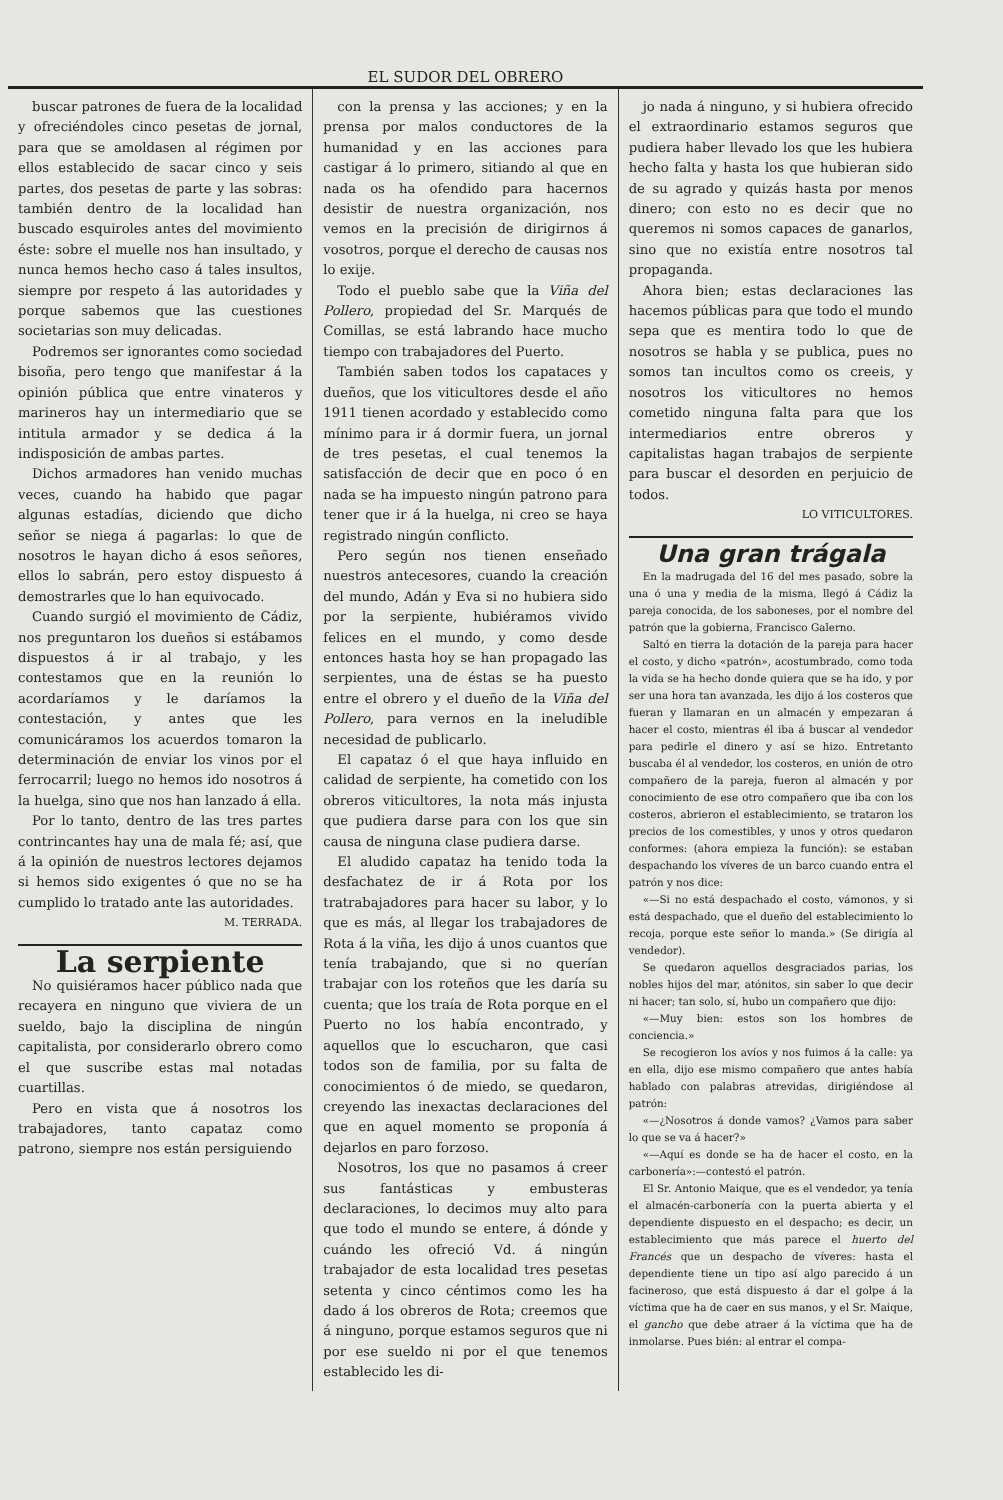EL SUDOR DEL OBRERO
buscar patrones de fuera de la localidad y ofreciéndoles cinco pesetas de jornal, para que se amoldasen al régimen por ellos establecido de sacar cinco y seis partes, dos pesetas de parte y las sobras: también dentro de la localidad han buscado esquiroles antes del movimiento éste: sobre el muelle nos han insultado, y nunca hemos hecho caso á tales insultos, siempre por respeto á las autoridades y porque sabemos que las cuestiones societarias son muy delicadas.
Podremos ser ignorantes como sociedad bisoña, pero tengo que manifestar á la opinión pública que entre vinateros y marineros hay un intermediario que se intitula armador y se dedica á la indisposición de ambas partes.
Dichos armadores han venido muchas veces, cuando ha habido que pagar algunas estadías, diciendo que dicho señor se niega á pagarlas: lo que de nosotros le hayan dicho á esos señores, ellos lo sabrán, pero estoy dispuesto á demostrarles que lo han equivocado.
Cuando surgió el movimiento de Cádiz, nos preguntaron los dueños si estábamos dispuestos á ir al trabajo, y les contestamos que en la reunión lo acordaríamos y le daríamos la contestación, y antes que les comunicáramos los acuerdos tomaron la determinación de enviar los vinos por el ferrocarril; luego no hemos ido nosotros á la huelga, sino que nos han lanzado á ella.
Por lo tanto, dentro de las tres partes contrincantes hay una de mala fé; así, que á la opinión de nuestros lectores dejamos si hemos sido exigentes ó que no se ha cumplido lo tratado ante las autoridades.
M. TERRADA.
La serpiente
No quisiéramos hacer público nada que recayera en ninguno que viviera de un sueldo, bajo la disciplina de ningún capitalista, por considerarlo obrero como el que suscribe estas mal notadas cuartillas.
Pero en vista que á nosotros los trabajadores, tanto capataz como patrono, siempre nos están persiguiendo
con la prensa y las acciones; y en la prensa por malos conductores de la humanidad y en las acciones para castigar á lo primero, sitiando al que en nada os ha ofendido para hacernos desistir de nuestra organización, nos vemos en la precisión de dirigirnos á vosotros, porque el derecho de causas nos lo exije.
Todo el pueblo sabe que la Viña del Pollero, propiedad del Sr. Marqués de Comillas, se está labrando hace mucho tiempo con trabajadores del Puerto.
También saben todos los capataces y dueños, que los viticultores desde el año 1911 tienen acordado y establecido como mínimo para ir á dormir fuera, un jornal de tres pesetas, el cual tenemos la satisfacción de decir que en poco ó en nada se ha impuesto ningún patrono para tener que ir á la huelga, ni creo se haya registrado ningún conflicto.
Pero según nos tienen enseñado nuestros antecesores, cuando la creación del mundo, Adán y Eva si no hubiera sido por la serpiente, hubiéramos vivido felices en el mundo, y como desde entonces hasta hoy se han propagado las serpientes, una de éstas se ha puesto entre el obrero y el dueño de la Viña del Pollero, para vernos en la ineludible necesidad de publicarlo.
El capataz ó el que haya influido en calidad de serpiente, ha cometido con los obreros viticultores, la nota más injusta que pudiera darse para con los que sin causa de ninguna clase pudiera darse.
El aludido capataz ha tenido toda la desfachatez de ir á Rota por los tratrabajadores para hacer su labor, y lo que es más, al llegar los trabajadores de Rota á la viña, les dijo á unos cuantos que tenía trabajando, que si no querían trabajar con los roteños que les daría su cuenta; que los traía de Rota porque en el Puerto no los había encontrado, y aquellos que lo escucharon, que casi todos son de familia, por su falta de conocimientos ó de miedo, se quedaron, creyendo las inexactas declaraciones del que en aquel momento se proponía á dejarlos en paro forzoso.
Nosotros, los que no pasamos á creer sus fantásticas y embusteras declaraciones, lo decimos muy alto para que todo el mundo se entere, á dónde y cuándo les ofreció Vd. á ningún trabajador de esta localidad tres pesetas setenta y cinco céntimos como les ha dado á los obreros de Rota; creemos que á ninguno, porque estamos seguros que ni por ese sueldo ni por el que tenemos establecido les di-
jo nada á ninguno, y si hubiera ofrecido el extraordinario estamos seguros que pudiera haber llevado los que les hubiera hecho falta y hasta los que hubieran sido de su agrado y quizás hasta por menos dinero; con esto no es decir que no queremos ni somos capaces de ganarlos, sino que no existía entre nosotros tal propaganda.
Ahora bien; estas declaraciones las hacemos públicas para que todo el mundo sepa que es mentira todo lo que de nosotros se habla y se publica, pues no somos tan incultos como os creeis, y nosotros los viticultores no hemos cometido ninguna falta para que los intermediarios entre obreros y capitalistas hagan trabajos de serpiente para buscar el desorden en perjuicio de todos.
LO VITICULTORES.
Una gran trágala
En la madrugada del 16 del mes pasado, sobre la una ó una y media de la misma, llegó á Cádiz la pareja conocida, de los saboneses, por el nombre del patrón que la gobierna, Francisco Galerno.
Saltó en tierra la dotación de la pareja para hacer el costo, y dicho «patrón», acostumbrado, como toda la vida se ha hecho donde quiera que se ha ido, y por ser una hora tan avanzada, les dijo á los costeros que fueran y llamaran en un almacén y empezaran á hacer el costo, mientras él iba á buscar al vendedor para pedirle el dinero y así se hizo. Entretanto buscaba él al vendedor, los costeros, en unión de otro compañero de la pareja, fueron al almacén y por conocimiento de ese otro compañero que iba con los costeros, abrieron el establecimiento, se trataron los precios de los comestibles, y unos y otros quedaron conformes: (ahora empieza la función): se estaban despachando los víveres de un barco cuando entra el patrón y nos dice:
«—Si no está despachado el costo, vámonos, y si está despachado, que el dueño del establecimiento lo recoja, porque este señor lo manda.» (Se dirigía al vendedor).
Se quedaron aquellos desgraciados parias, los nobles hijos del mar, atónitos, sin saber lo que decir ni hacer; tan solo, sí, hubo un compañero que dijo:
«—Muy bien: estos son los hombres de conciencia.»
Se recogieron los avíos y nos fuimos á la calle: ya en ella, dijo ese mismo compañero que antes había hablado con palabras atrevidas, dirigiéndose al patrón:
«—¿Nosotros á donde vamos? ¿Vamos para saber lo que se va á hacer?»
«—Aquí es donde se ha de hacer el costo, en la carbonería»:—contestó el patrón.
El Sr. Antonio Maique, que es el vendedor, ya tenía el almacén-carbonería con la puerta abierta y el dependiente dispuesto en el despacho; es decir, un establecimiento que más parece el huerto del Francés que un despacho de víveres: hasta el dependiente tiene un tipo así algo parecido á un facineroso, que está dispuesto á dar el golpe á la víctima que ha de caer en sus manos, y el Sr. Maique, el gancho que debe atraer á la víctima que ha de inmolarse. Pues bién: al entrar el compa-